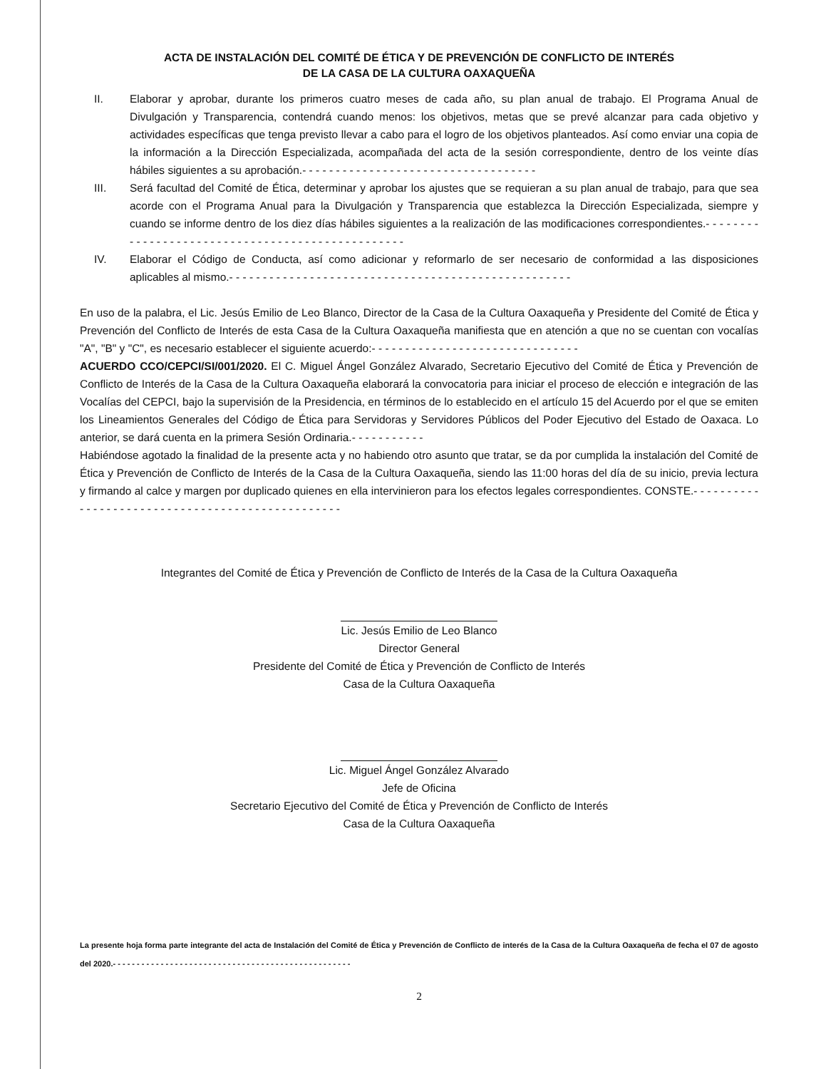ACTA DE INSTALACIÓN DEL COMITÉ DE ÉTICA Y DE PREVENCIÓN DE CONFLICTO DE INTERÉS
DE LA CASA DE LA CULTURA OAXAQUEÑA
II. Elaborar y aprobar, durante los primeros cuatro meses de cada año, su plan anual de trabajo. El Programa Anual de Divulgación y Transparencia, contendrá cuando menos: los objetivos, metas que se prevé alcanzar para cada objetivo y actividades específicas que tenga previsto llevar a cabo para el logro de los objetivos planteados. Así como enviar una copia de la información a la Dirección Especializada, acompañada del acta de la sesión correspondiente, dentro de los veinte días hábiles siguientes a su aprobación.- - - - - - - - - - - - - - - - - - - - - - - - - - - - - - - - - - -
III. Será facultad del Comité de Ética, determinar y aprobar los ajustes que se requieran a su plan anual de trabajo, para que sea acorde con el Programa Anual para la Divulgación y Transparencia que establezca la Dirección Especializada, siempre y cuando se informe dentro de los diez días hábiles siguientes a la realización de las modificaciones correspondientes.- - - - - - - - - - - - - - - - - - - - - - - - - - - - - - - - - - - - - - - - - - - - - - - - -
IV. Elaborar el Código de Conducta, así como adicionar y reformarlo de ser necesario de conformidad a las disposiciones aplicables al mismo.- - - - - - - - - - - - - - - - - - - - - - - - - - - - - - - - - - - - - - - - - - - - - - - - - - -
En uso de la palabra, el Lic. Jesús Emilio de Leo Blanco, Director de la Casa de la Cultura Oaxaqueña y Presidente del Comité de Ética y Prevención del Conflicto de Interés de esta Casa de la Cultura Oaxaqueña manifiesta que en atención a que no se cuentan con vocalías "A", "B" y "C", es necesario establecer el siguiente acuerdo:- - - - - - - - - - - - - - - - - - - - - - - - - - - - - - -
ACUERDO CCO/CEPCI/SI/001/2020. El C. Miguel Ángel González Alvarado, Secretario Ejecutivo del Comité de Ética y Prevención de Conflicto de Interés de la Casa de la Cultura Oaxaqueña elaborará la convocatoria para iniciar el proceso de elección e integración de las Vocalías del CEPCI, bajo la supervisión de la Presidencia, en términos de lo establecido en el artículo 15 del Acuerdo por el que se emiten los Lineamientos Generales del Código de Ética para Servidoras y Servidores Públicos del Poder Ejecutivo del Estado de Oaxaca. Lo anterior, se dará cuenta en la primera Sesión Ordinaria.- - - - - - - - - - -
Habiéndose agotado la finalidad de la presente acta y no habiendo otro asunto que tratar, se da por cumplida la instalación del Comité de Ética y Prevención de Conflicto de Interés de la Casa de la Cultura Oaxaqueña, siendo las 11:00 horas del día de su inicio, previa lectura y firmando al calce y margen por duplicado quienes en ella intervinieron para los efectos legales correspondientes. CONSTE.- - - - - - - - - - - - - - - - - - - - - - - - - - - - - - - - - - - - - - - - - - - - - - - - -
Integrantes del Comité de Ética y Prevención de Conflicto de Interés de la Casa de la Cultura Oaxaqueña
Lic. Jesús Emilio de Leo Blanco
Director General
Presidente del Comité de Ética y Prevención de Conflicto de Interés
Casa de la Cultura Oaxaqueña
Lic. Miguel Ángel González Alvarado
Jefe de Oficina
Secretario Ejecutivo del Comité de Ética y Prevención de Conflicto de Interés
Casa de la Cultura Oaxaqueña
La presente hoja forma parte integrante del acta de Instalación del Comité de Ética y Prevención de Conflicto de interés de la Casa de la Cultura Oaxaqueña de fecha el 07 de agosto del 2020.- - - - - - - - - - - - - - - - - - - - - - - - - - - - - - - - - - - - - - - - - - - - - - - - - -
2